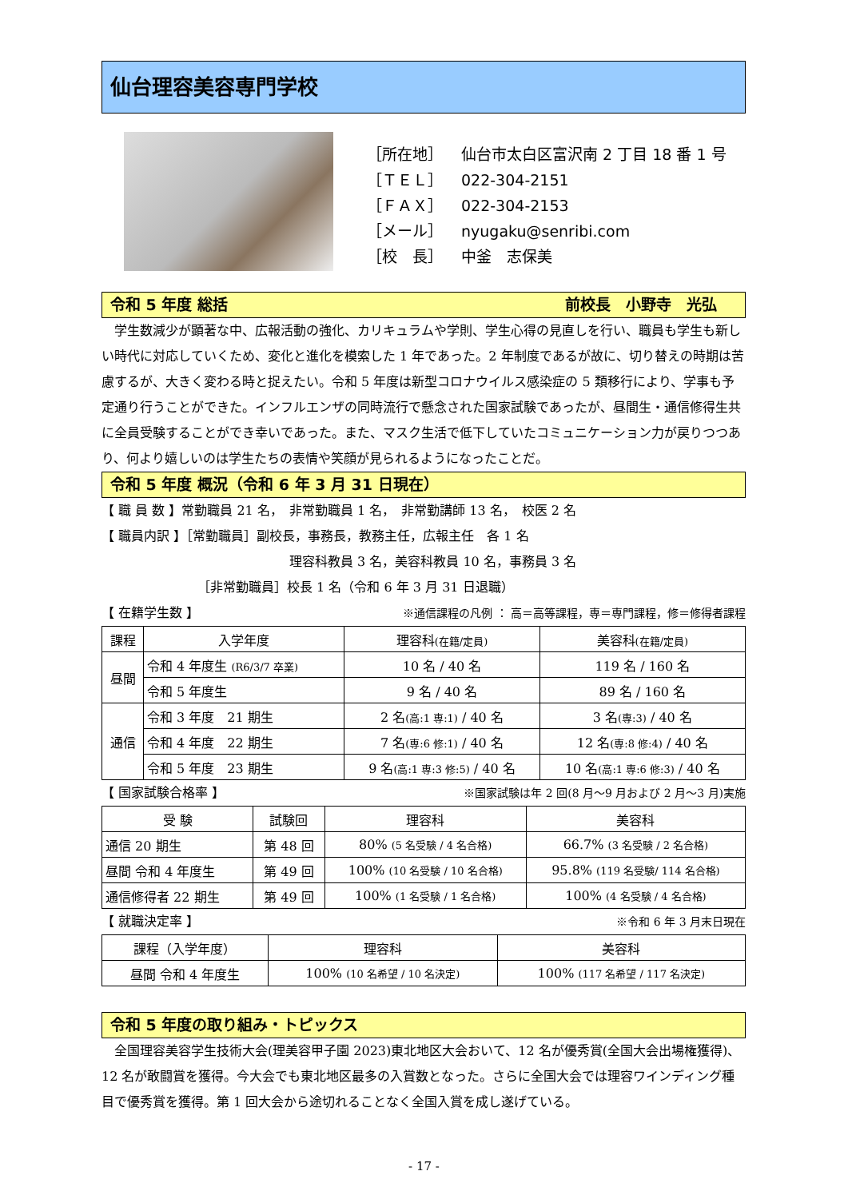仙台理容美容専門学校
［所在地］ 仙台市太白区富沢南 2 丁目 18 番 1 号
［ＴＥＬ］ 022-304-2151
［ＦＡＸ］ 022-304-2153
［メール］ nyugaku@senribi.com
［校　長］ 中釜　志保美
令和 5 年度 総括 前校長　小野寺　光弘
学生数減少が顕著な中、広報活動の強化、カリキュラムや学則、学生心得の見直しを行い、職員も学生も新しい時代に対応していくため、変化と進化を模索した 1 年であった。2 年制度であるが故に、切り替えの時期は苦慮するが、大きく変わる時と捉えたい。令和 5 年度は新型コロナウイルス感染症の 5 類移行により、学事も予定通り行うことができた。インフルエンザの同時流行で懸念された国家試験であったが、昼間生・通信修得生共に全員受験することができ幸いであった。また、マスク生活で低下していたコミュニケーション力が戻りつつあり、何より嬉しいのは学生たちの表情や笑顔が見られるようになったことだ。
令和 5 年度 概況（令和 6 年 3 月 31 日現在）
【 職 員 数 】常勤職員 21 名，　非常勤職員 1 名，　非常勤講師 13 名，　校医 2 名
【 職員内訳 】［常勤職員］副校長，事務長，教務主任，広報主任　各 1 名
理容科教員 3 名，美容科教員 10 名，事務員 3 名
［非常勤職員］校長 1 名（令和 6 年 3 月 31 日退職）
【 在籍学生数 】 ※通信課程の凡例 ： 高＝高等課程，専＝専門課程，修＝修得者課程
| 課程 | 入学年度 | 理容科 (在籍/定員) | 美容科 (在籍/定員) |
| --- | --- | --- | --- |
| 昼間 | 令和 4 年度生 (R6/3/7 卒業) | 10 名 / 40 名 | 119 名 / 160 名 |
| | 令和 5 年度生 | 9 名 / 40 名 | 89 名 / 160 名 |
| 通信 | 令和 3 年度 21 期生 | 2 名 (高:1 専:1) / 40 名 | 3 名 (専:3) / 40 名 |
| | 令和 4 年度 22 期生 | 7 名 (専:6 修:1) / 40 名 | 12 名 (専:8 修:4) / 40 名 |
| | 令和 5 年度 23 期生 | 9 名 (高:1 専:3 修:5) / 40 名 | 10 名 (高:1 専:6 修:3) / 40 名 |
【 国家試験合格率 】 ※国家試験は年 2 回(8 月～9 月および 2 月～3 月)実施
| 受 験 | 試験回 | 理容科 | 美容科 |
| --- | --- | --- | --- |
| 通信 20 期生 | 第 48 回 | 80% (5 名受験 / 4 名合格) | 66.7% (3 名受験 / 2 名合格) |
| 昼間 令和 4 年度生 | 第 49 回 | 100% (10 名受験 / 10 名合格) | 95.8% (119 名受験/ 114 名合格) |
| 通信修得者 22 期生 | 第 49 回 | 100% (1 名受験 / 1 名合格) | 100% (4 名受験 / 4 名合格) |
【 就職決定率 】 ※令和 6 年 3 月末日現在
| 課程（入学年度） | 理容科 | 美容科 |
| --- | --- | --- |
| 昼間 令和 4 年度生 | 100% (10 名希望 / 10 名決定) | 100% (117 名希望 / 117 名決定) |
令和 5 年度の取り組み・トピックス
全国理容美容学生技術大会(理美容甲子園 2023)東北地区大会おいて、12 名が優秀賞(全国大会出場権獲得)、12 名が敢闘賞を獲得。今大会でも東北地区最多の入賞数となった。さらに全国大会では理容ワインディング種目で優秀賞を獲得。第 1 回大会から途切れることなく全国入賞を成し遂げている。
- 17 -